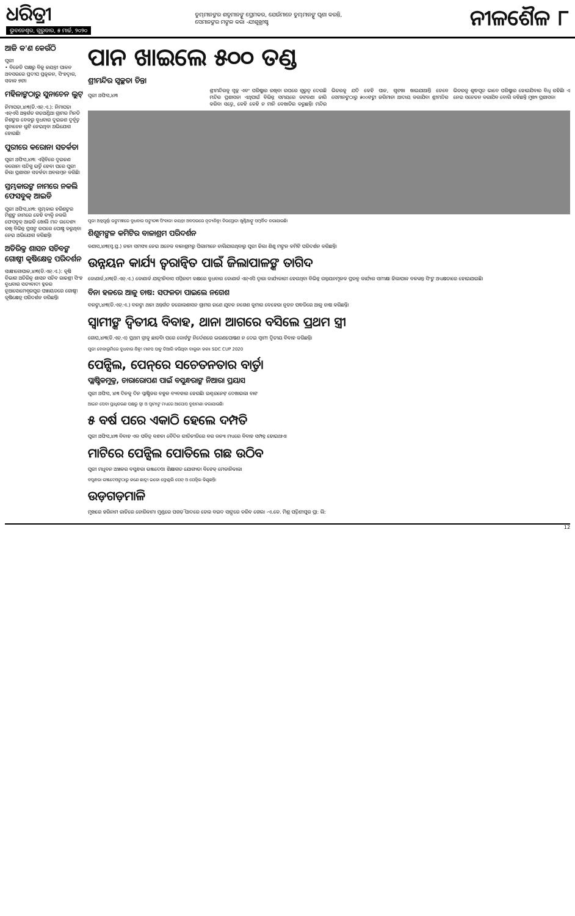ଧରିତ୍ରୀ
ଭୁବନେଶ୍ୱର, ଗୁରୁବାର, ୫ ମାର୍ଚ୍ଚ, ୨୦୨୦
ତୁମ୍ଭମାନଙ୍କର ଶତ୍ରୁମାନଙ୍କୁ ପ୍ରେମକର, ଯେଉଁମାନେ ତୁମ୍ଭମାନଙ୍କୁ ଘୃଣା କରନ୍ତି, ସେମାନଙ୍କର ମଙ୍ଗଳ କର। -ଯୀଶୁଖ୍ରୀଷ୍ଟ
ନୀଳଶୈଳ ୮
ଆଜି କ'ଣ କେଉଁଠି
ପୁରୀ
• ବିଜେଡି ପକ୍ଷରୁ ବିଜୁ ଜୟନ୍ତୀ ପାଳନ ଅବସରରେ ପ୍ରଦୀପ ପ୍ରଜ୍ୱଳନ, ସିଂହଦ୍ୱାର, ସକାଳ ୭ଟା।
ମହିଳାଙ୍କଠାରୁ ସୁନାଚେନ ଲୁଟ୍
ନିମାପଡ଼ା,୪।୩(ଡି.ଏନ୍.ଏ.): ନିମାପଡ଼ା ଏନ୍ଏସି ଅନ୍ତର୍ଗତ ଗଡ଼ଅଣ୍ଡିଆ ଗ୍ରାମର ମିନତି ନିଶଙ୍କର ବେକରୁ ବୁଧବାର ଦୁଇଜଣ ଦୁର୍ବୃତ୍ତ ସୁନାଚେନ ଲୁଟି ନେଇଥିବା ଅଭିଯୋଗ ହୋଇଛି।
ପୁରୀରେ କରୋନା ସତର୍କତା
ପୁରୀ ଅଫିସ,୪।୩: ଏସ୍ପିବିରେ ଦୁଇଜଣ କରୋନା ସନ୍ଦିଗ୍ଧ ଭର୍ତ୍ତି ହେବା ପରେ ପୁରୀ ଜିଲା ପ୍ରଶାସନ ସତର୍କତା ଅବଲମ୍ବନ କରିଛି।
ସ୍ତମ୍ଭକାରଙ୍କ ନାମରେ ନକଲି ଫେସବୁକ୍ ଆଇଡି
ପୁରୀ ଅଫିସ,୪।୩: ସ୍ତମ୍ଭକାର ହରିଶଙ୍କର ମିଶ୍ରଙ୍କ ନାମରେ କେହି ବ୍ୟକ୍ତି ନକଲି ଫେସବୁକ୍ ଆଇଡି ଖୋଲି ମନ୍ଦ ଉଦ୍ଦେଶ୍ୟ ରଖି ବିଭିନ୍ନ ପ୍ରସଙ୍ଗ ଉପରେ ପୋଷ୍ଟ କରୁଥିବା ନେଇ ଅଭିଯୋଗ କରିଛନ୍ତି।
ଅତିରିକ୍ତ ଶାସନ ସଚିବଙ୍କ ଗୋଷ୍ଠୀ କୃଷିକ୍ଷେତ୍ର ପରିଦର୍ଶନ
ସାକ୍ଷୀଗୋପାଳ,୪।୩(ଡି.ଏନ୍.ଏ.): କୃଷି ବିଭାଗ ଅତିରିକ୍ତ ଶାସନ ସଚିବ ରାଜଶ୍ରୀ ସିଂହ ବୁଧବାର ସତ୍ୟବାଦୀ ବ୍ଲକର ନୂଆସୋମେଶ୍ୱରପୁର ପଞ୍ଚାୟତରେ ଗୋଷ୍ଠୀ କୃଷିକ୍ଷେତ୍ର ପରିଦର୍ଶନ କରିଛନ୍ତି।
ପାନ ଖାଇଲେ ୫୦୦ ତଣ୍ଡ
ଶ୍ରୀମନ୍ଦିର ସ୍ୱଚ୍ଛତା ଚିନ୍ତା
ପୁରୀ ଅଫିସ,୪।୩
ଶ୍ରୀମନ୍ଦିରକୁ ସ୍ୱଚ୍ଛ ଏବଂ ପରିଷ୍କାର ରଖିବା ଉପରେ ଗୁରୁତ୍ୱ ଦେଉଛି ମନ୍ଦିର ପ୍ରଶାସନ। ଏଥିପାଇଁ ବିଭିନ୍ନ ସମୟରେ କଟକଣା ଜାରି କରିବା ସତ୍ତ୍ୱେ କେହି କେହି ନ ମାନି ବେଖାତିର କରୁଛନ୍ତି। ମନ୍ଦିର ଭିତରକୁ ଯଦି କେହି ପାନ, ଗୁଟଖା ଖାଇଯାଆନ୍ତି ତେବେ ସେମାନଙ୍କଠାରୁ ୫୦୦ଟଙ୍କା ଜରିମାନା ଆଦାୟ କରାଯିବ। ଶ୍ରୀମନ୍ଦିର ଭିତରକୁ ଶୁଦ୍ଧପୂତ ଭାବେ ପରିଷ୍କାର ହୋଇଯିବାର ବିଧି ରହିଛି। ଏ ନେଇ ସଚେତନ କରାଯିବ ବୋଲି କହିଛନ୍ତି ମୁଖ୍ୟ ପ୍ରଶାସକ।
ପୁରୀ ଅନ୍ନପୂର୍ଣ୍ଣା ରଙ୍ଗମଞ୍ଚରେ ବୁଧବାର ସଙ୍ଗୀତଜ୍ଞ ସିଂହାରୀ ଜୟନ୍ତୀ ଅବସରରେ ନୃତ୍ୟଶିଳ୍ପୀ ଚିରସ୍ରୋତା ଖୁଣ୍ଟିଆଙ୍କୁ ସମ୍ବର୍ଦ୍ଧିତ କରାଯାଉଛି।
ଶିଶୁମଙ୍ଗଳ କମିଟିର ବାଳାଶ୍ରମ ପରିଦର୍ଶନ
କଣାସ,୪।୩(ସ୍ୱ.ପ୍ର.) ନାନା ସମସ୍ୟା ନେଇ ଅନେକ ବାଳାଶ୍ରମରୁ ପିଲାମାନେ ଚାଲିଯାଉଥିବାରୁ ପୁରୀ ଜିଲା ଶିଶୁ ମଙ୍ଗଳ କମିଟି ପରିଦର୍ଶନ କରିଛନ୍ତି।
ଉନ୍ନୟନ କାର୍ଯ୍ୟ ତ୍ୱରାନ୍ୱିତ ପାଇଁ ଜିଲାପାଳଙ୍କ ତାଗିଦ
କୋଣାର୍କ,୪।୩(ଡି.ଏନ୍.ଏ.) କୋଣାର୍କ ଯାତ୍ରୀନିବାସ ସମ୍ମିଳନୀ କକ୍ଷରେ ବୁଧବାର କୋଣାର୍କ ଏନ୍ଏସି ଦ୍ୱାରା କାର୍ଯ୍ୟକାରୀ ହେଉଥିବା ବିଭିନ୍ନ ଉନ୍ନୟନମୂଳକ ପ୍ରକଳ୍ପ କାର୍ଯ୍ୟର ସମୀକ୍ଷା ଜିଲାପାଳ ବଳୱନ୍ତ ସିଂଙ୍କ ଅଧ୍ୟକ୍ଷତାରେ ହୋଇଯାଇଛି।
ବିନା ହଳରେ ଆଳୁ ଚାଷ: ସଫଳତା ପାଇଲେ ନଗେଶ
ବଳଙ୍ଗା,୪।୩(ଡି.ଏନ୍.ଏ.) ବଳଙ୍ଗା ଥାନା ଅନ୍ତର୍ଗତ ତରୋଲଶାସନ ଗ୍ରାମର ଜଣେ ଯୁବକ ନଗେଶ କୁମାର ବେହେରା ନୂତନ ପଦ୍ଧତିରେ ଆଳୁ ଚାଷ କରିଛନ୍ତି।
ସ୍ୱାମୀଙ୍କ ଦ୍ୱିତୀୟ ବିବାହ, ଥାନା ଆଗରେ ବସିଲେ ପ୍ରଥମ ସ୍ତ୍ରୀ
ଗୋପ,୪।୩(ଡି.ଏନ୍.ଏ) ପ୍ରଥମ ସ୍ତ୍ରୀକୁ ଛାଡ଼ିବା ପରେ କୋର୍ଟଙ୍କ ନିର୍ଦ୍ଦେଶରେ ଭରଣପୋଷଣ ନ ଦେଇ ସ୍ୱାମୀ ଦ୍ୱିତୀୟ ବିବାହ କରିଛନ୍ତି।
ପୁରୀ ବେଳାଭୂମିରେ ବୁଧବାର ଶିଳ୍ପୀ ମାନସ ସାହୁ ତିଆରି କରିଥିବା ବାଲୁକା କଳା। SDC CUP 2020
ପେନ୍ସିଲ, ପେନ୍‌ରେ ସଚେତନତାର ବାର୍ତ୍ତା
ପ୍ଲାଷ୍ଟିକମୁକ୍ତ, ଚାରାରୋପଣ ପାଇଁ ବସୁନ୍ଧରାଙ୍କ ନିଆରା ପ୍ରୟାସ
ପୁରୀ ଅଫିସ, ୪।୩ ଦିନକୁ ଦିନ ପ୍ଲାଷ୍ଟିକର ବହୁଳ ବ୍ୟବହାର ହେଉଛି। ଇଣ୍ଟରନେଟ୍ ଦେଖାଇଲା ବାଟ
ଆଇନ ସେବା ପ୍ରାଧିକରଣ ପକ୍ଷରୁ ସ୍ତ୍ରୀ ଓ ସ୍ୱାମୀଙ୍କ ମଧ୍ୟରେ ଆପୋସ ବୁଝାମଣା କରାଯାଉଛି।
୫ ବର୍ଷ ପରେ ଏକାଠି ହେଲେ ଦମ୍ପତି
ପୁରୀ ଅଫିସ,୪।୩ ବିବାହ ଏକ ପବିତ୍ର ବନ୍ଧନ। ବୈଦିକ ରୀତିନୀତିରେ ବର କନ୍ୟା ମଧ୍ୟରେ ବିବାହ ସମ୍ପନ୍ନ ହୋଇଥାଏ।
ମାଟିରେ ପେନ୍ସିଲ ପୋତିଲେ ଗଛ ଉଠିବ
ପୁରୀ ମଧୁବନ ଅଞ୍ଚଳର ବସୁନ୍ଧରା ଭଞ୍ଜଦେଓ। ଶିକ୍ଷାଗତ ଯୋଗ୍ୟତା ବିଟେକ୍ ମେକାନିକାଲ।
ବସୁନ୍ଧରା ଭଞ୍ଜଦେଓଙ୍କଠାରୁ ଜଣେ ଛାତ୍ରୀ ଇକୋ ଫ୍ରେଣ୍ଡଲି ପେନ୍ ଓ ପେନ୍ସିଲ କିଣୁଛନ୍ତି।
ଉଡ଼ଗଡ଼ମାଳି
ମୁଖରେ ହରିନାମ ରାତିରେ ଚୋରିକାମ। ମୁଣ୍ଡରେ ପଗଡ଼ି ପାଦରେ ତେଲ ବଇଦ ସାଙ୍ଗରେ କରିବ ଗେଲ। -ଏ.କେ. ମିଶ୍ର ପଦ୍ମିଣୀପୁର ପ୍ରା: ଲି:
12